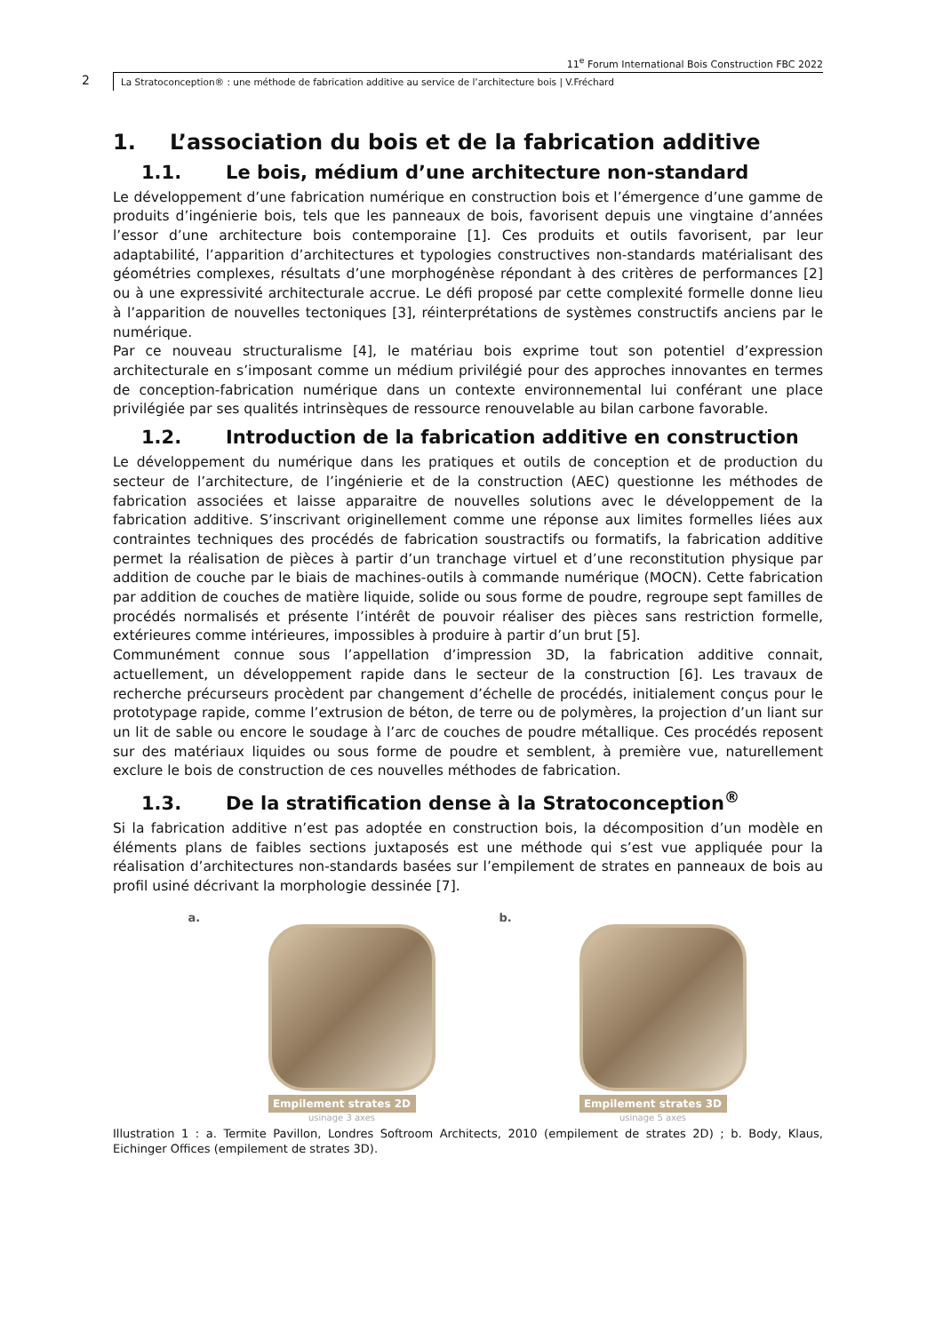11<sup>e</sup> Forum International Bois Construction FBC 2022
2 La Stratoconception® : une méthode de fabrication additive au service de l’architecture bois | V.Fréchard
1. L’association du bois et de la fabrication additive
1.1. Le bois, médium d’une architecture non-standard
Le développement d’une fabrication numérique en construction bois et l’émergence d’une gamme de produits d’ingénierie bois, tels que les panneaux de bois, favorisent depuis une vingtaine d’années l’essor d’une architecture bois contemporaine [1]. Ces produits et outils favorisent, par leur adaptabilité, l’apparition d’architectures et typologies constructives non-standards matérialisant des géométries complexes, résultats d’une morphogénèse répondant à des critères de performances [2] ou à une expressivité architecturale accrue. Le défi proposé par cette complexité formelle donne lieu à l’apparition de nouvelles tectoniques [3], réinterprétations de systèmes constructifs anciens par le numérique.
Par ce nouveau structuralisme [4], le matériau bois exprime tout son potentiel d’expression architecturale en s’imposant comme un médium privilégié pour des approches innovantes en termes de conception-fabrication numérique dans un contexte environnemental lui conférant une place privilégiée par ses qualités intrinsèques de ressource renouvelable au bilan carbone favorable.
1.2. Introduction de la fabrication additive en construction
Le développement du numérique dans les pratiques et outils de conception et de production du secteur de l’architecture, de l’ingénierie et de la construction (AEC) questionne les méthodes de fabrication associées et laisse apparaitre de nouvelles solutions avec le développement de la fabrication additive. S’inscrivant originellement comme une réponse aux limites formelles liées aux contraintes techniques des procédés de fabrication soustractifs ou formatifs, la fabrication additive permet la réalisation de pièces à partir d’un tranchage virtuel et d’une reconstitution physique par addition de couche par le biais de machines-outils à commande numérique (MOCN). Cette fabrication par addition de couches de matière liquide, solide ou sous forme de poudre, regroupe sept familles de procédés normalisés et présente l’intérêt de pouvoir réaliser des pièces sans restriction formelle, extérieures comme intérieures, impossibles à produire à partir d’un brut [5].
Communément connue sous l’appellation d’impression 3D, la fabrication additive connait, actuellement, un développement rapide dans le secteur de la construction [6]. Les travaux de recherche précurseurs procèdent par changement d’échelle de procédés, initialement conçus pour le prototypage rapide, comme l’extrusion de béton, de terre ou de polymères, la projection d’un liant sur un lit de sable ou encore le soudage à l’arc de couches de poudre métallique. Ces procédés reposent sur des matériaux liquides ou sous forme de poudre et semblent, à première vue, naturellement exclure le bois de construction de ces nouvelles méthodes de fabrication.
1.3. De la stratification dense à la Stratoconception<sup>®</sup>
Si la fabrication additive n’est pas adoptée en construction bois, la décomposition d’un modèle en éléments plans de faibles sections juxtaposés est une méthode qui s’est vue appliquée pour la réalisation d’architectures non-standards basées sur l’empilement de strates en panneaux de bois au profil usiné décrivant la morphologie dessinée [7].
a.
Empilement strates 2D
usinage 3 axes
b.
Empilement strates 3D
usinage 5 axes
Illustration 1 : a. Termite Pavillon, Londres Softroom Architects, 2010 (empilement de strates 2D) ; b. Body, Klaus, Eichinger Offices (empilement de strates 3D).